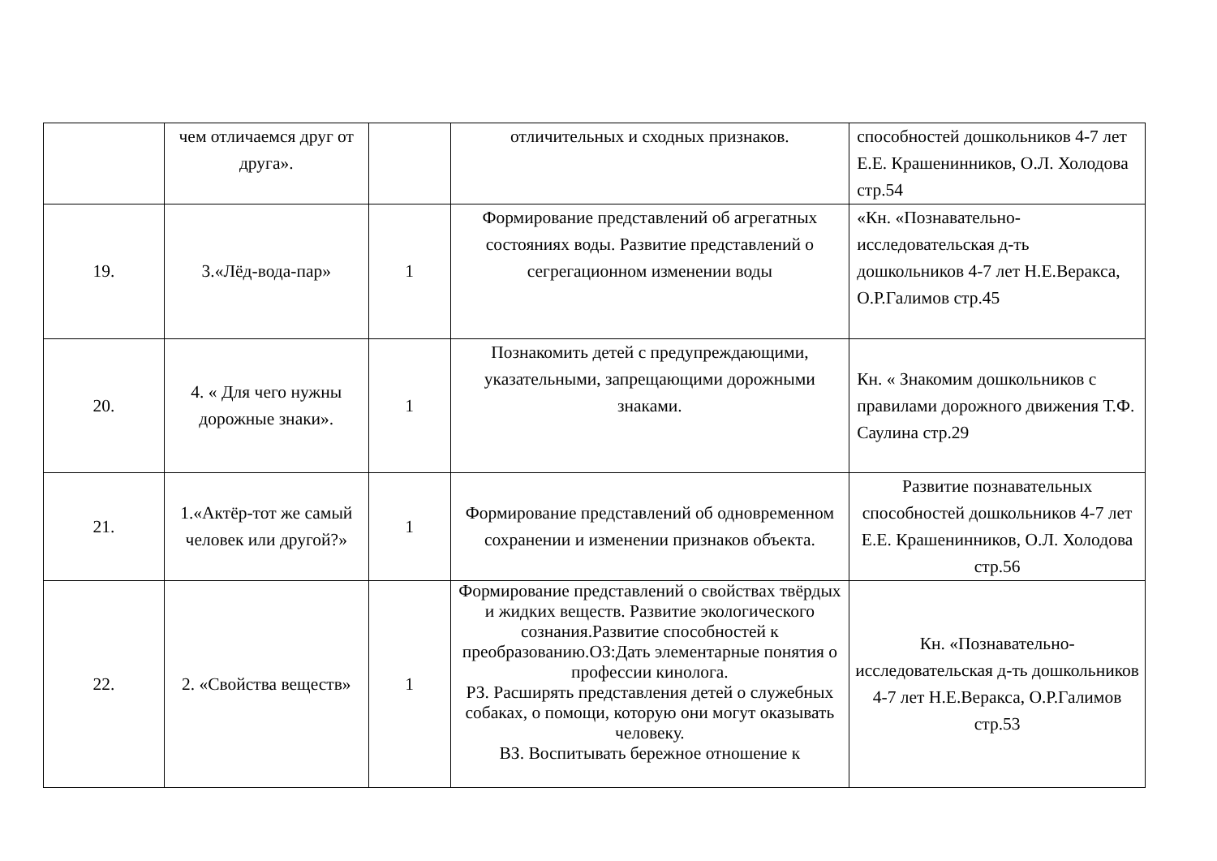| | чем отличаемся друг от друга». | | отличительных и сходных признаков. | способностей дошкольников 4-7 лет Е.Е. Крашенинников, О.Л. Холодова стр.54 |
| 19. | 3.«Лёд-вода-пар» | 1 | Формирование представлений об агрегатных состояниях воды. Развитие представлений о сегрегационном изменении воды | «Кн. «Познавательно-исследовательская д-ть дошкольников 4-7 лет Н.Е.Веракса, О.Р.Галимов стр.45 |
| 20. | 4. « Для чего нужны дорожные знаки». | 1 | Познакомить детей с предупреждающими, указательными, запрещающими дорожными знаками. | Кн. « Знакомим дошкольников с правилами дорожного движения Т.Ф. Саулина стр.29 |
| 21. | 1.«Актёр-тот же самый человек или другой?» | 1 | Формирование представлений об одновременном сохранении и изменении признаков объекта. | Развитие познавательных способностей дошкольников 4-7 лет Е.Е. Крашенинников, О.Л. Холодова стр.56 |
| 22. | 2. «Свойства веществ» | 1 | Формирование представлений о свойствах твёрдых и жидких веществ. Развитие экологического сознания.Развитие способностей к преобразованию.ОЗ:Дать элементарные понятия о профессии кинолога. РЗ. Расширять представления детей о служебных собаках, о помощи, которую они могут оказывать человеку. ВЗ. Воспитывать бережное отношение к | Кн. «Познавательно-исследовательская д-ть дошкольников 4-7 лет Н.Е.Веракса, О.Р.Галимов стр.53 |